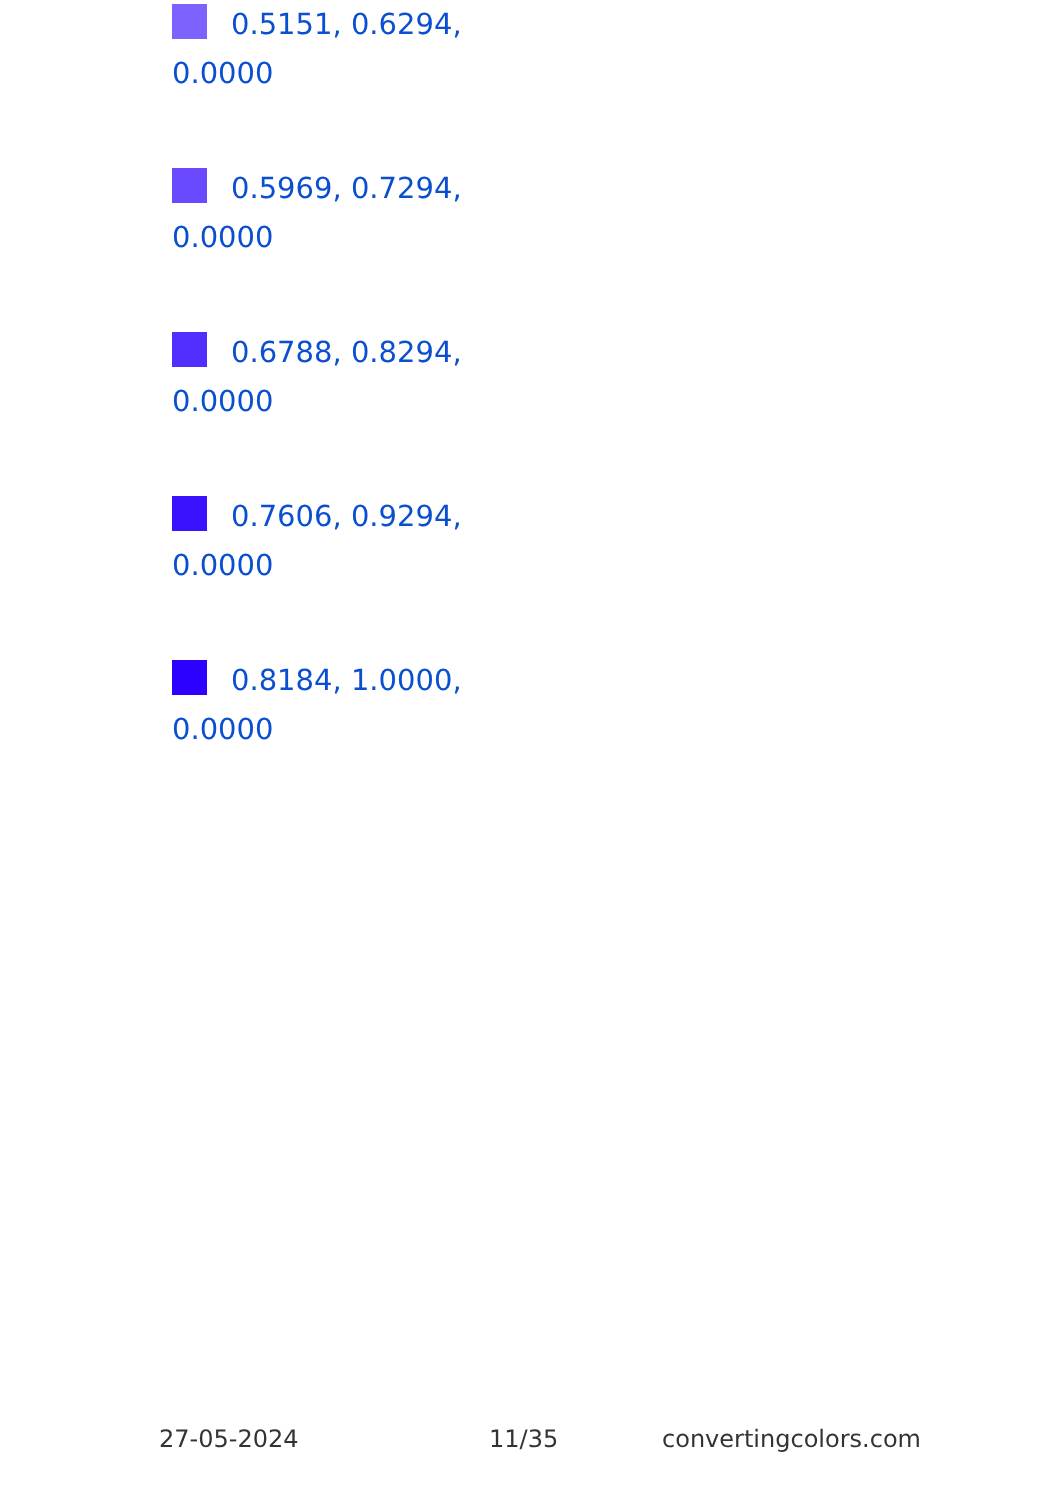0.5151, 0.6294, 0.0000
0.5969, 0.7294, 0.0000
0.6788, 0.8294, 0.0000
0.7606, 0.9294, 0.0000
0.8184, 1.0000, 0.0000
27-05-2024 11/35 convertingcolors.com